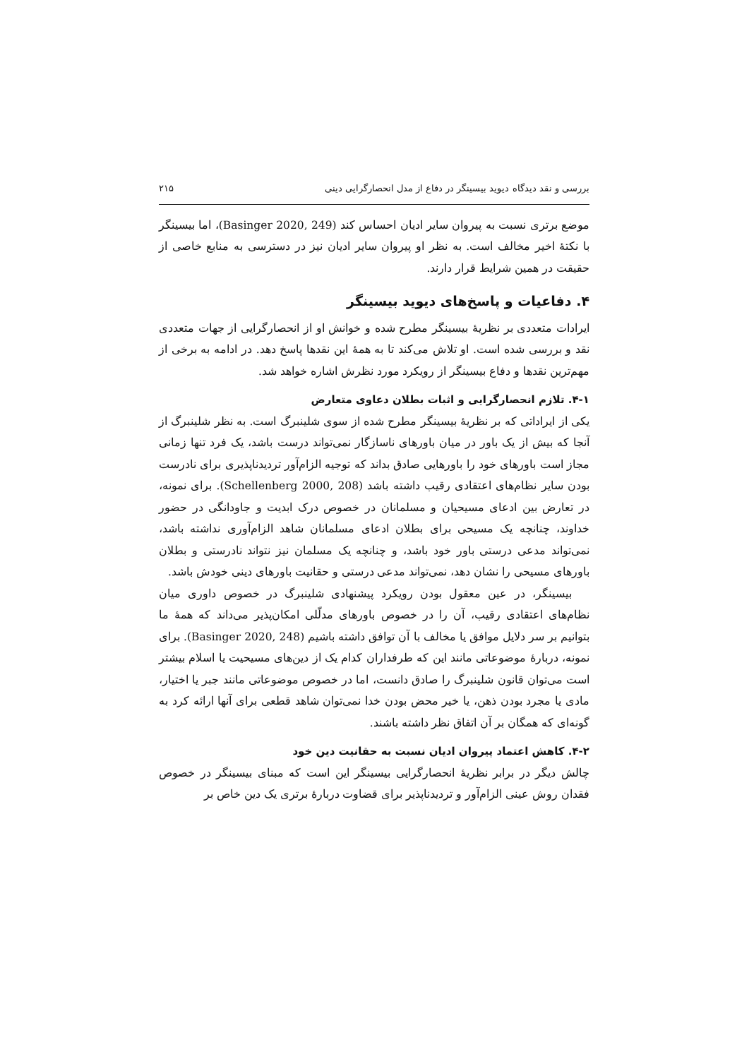بررسی و نقد دیدگاه دیوید بیسینگر در دفاع از مدل انحصارگرایی دینی ۲۱۵
موضع برتری نسبت به پیروان سایر ادیان احساس کند (Basinger 2020, 249)، اما بیسینگر با نکتهٔ اخیر مخالف است. به نظر او پیروان سایر ادیان نیز در دسترسی به منابع خاصی از حقیقت در همین شرایط قرار دارند.
۴. دفاعیات و پاسخ‌های دیوید بیسینگر
ایرادات متعددی بر نظریهٔ بیسینگر مطرح شده و خوانش او از انحصارگرایی از جهات متعددی نقد و بررسی شده است. او تلاش می‌کند تا به همهٔ این نقدها پاسخ دهد. در ادامه به برخی از مهم‌ترین نقدها و دفاع بیسینگر از رویکرد مورد نظرش اشاره خواهد شد.
۴-۱. تلازم انحصارگرایی و اثبات بطلان دعاوی متعارض
یکی از ایراداتی که بر نظریهٔ بیسینگر مطرح شده از سوی شلینبرگ است. به نظر شلینبرگ از آنجا که بیش از یک باور در میان باورهای ناسازگار نمی‌تواند درست باشد، یک فرد تنها زمانی مجاز است باورهای خود را باورهایی صادق بداند که توجیه الزام‌آور تردیدناپذیری برای نادرست بودن سایر نظام‌های اعتقادی رقیب داشته باشد (Schellenberg 2000, 208). برای نمونه، در تعارض بین ادعای مسیحیان و مسلمانان در خصوص درک ابدیت و جاودانگی در حضور خداوند، چنانچه یک مسیحی برای بطلان ادعای مسلمانان شاهد الزام‌آوری نداشته باشد، نمی‌تواند مدعی درستی باور خود باشد، و چنانچه یک مسلمان نیز نتواند نادرستی و بطلان باورهای مسیحی را نشان دهد، نمی‌تواند مدعی درستی و حقانیت باورهای دینی خودش باشد.
بیسینگر، در عین معقول بودن رویکرد پیشنهادی شلینبرگ در خصوص داوری میان نظام‌های اعتقادی رقیب، آن را در خصوص باورهای مدلّلی امکان‌پذیر می‌داند که همهٔ ما بتوانیم بر سر دلایل موافق یا مخالف با آن توافق داشته باشیم (Basinger 2020, 248). برای نمونه، دربارهٔ موضوعاتی مانند این که طرفداران کدام یک از دین‌های مسیحیت یا اسلام بیشتر است می‌توان قانون شلینبرگ را صادق دانست، اما در خصوص موضوعاتی مانند جبر یا اختیار، مادی یا مجرد بودن ذهن، یا خیر محض بودن خدا نمی‌توان شاهد قطعی برای آنها ارائه کرد به گونه‌ای که همگان بر آن اتفاق نظر داشته باشند.
۴-۲. کاهش اعتماد پیروان ادیان نسبت به حقانیت دین خود
چالش دیگر در برابر نظریهٔ انحصارگرایی بیسینگر این است که مبنای بیسینگر در خصوص فقدان روش عینی الزام‌آور و تردیدناپذیر برای قضاوت دربارهٔ برتری یک دین خاص بر